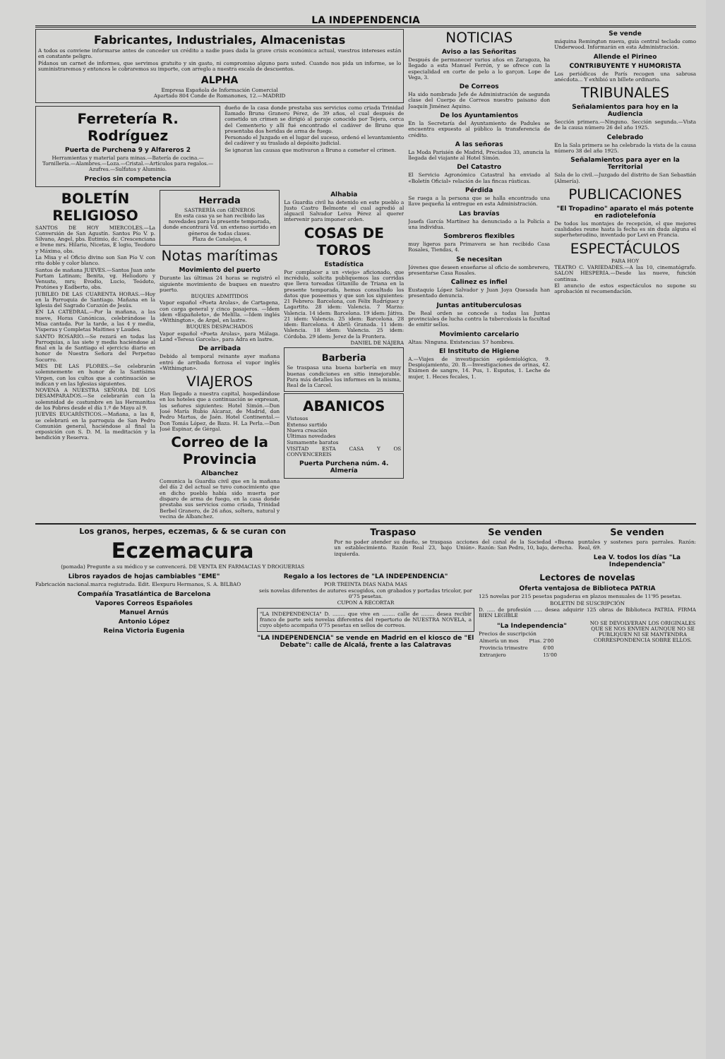LA INDEPENDENCIA
Fabricantes, Industriales, Almacenistas
A todos os conviene informarse antes de conceder un crédito a nadie pues dada la grave crisis económica actual, vuestros intereses están en constante peligro.
Pídanos un carnet de informes, que servimos gratuito y sin gasto, ni compromiso alguno para usted. Cuando nos pida un informe, se lo suministraremos y entonces le cobraremos su importe, con arreglo a nuestra escala de descuentos.
ALPHA
Empresa Española de Información Comercial
Apartado 804 Conde de Romanones, 12.—MADRID
Ferretería R. Rodríguez
Puerta de Purchena 9 y Alfareros 2
Herramientas y material para minas.—Batería de cocina.—Tornillería.—Alambres.—Loza.—Cristal.—Artículos para regalos.—Azufres.—Sulfatos y Aluminio.
Precios sin competencia
dueño de la casa donde prestaba sus servicios como criada Trinidad llamado Bruno Granero Pérez, de 39 años, el cual después de cometido un crimen se dirigió al paraje conocido por Tejera, cerca del Cementerio y allí fué encontrado el cadáver de Bruno que presentaba dos heridas de arma de fuego.
Personado el Juzgado en el lugar del suceso, ordenó el levantamiento del cadáver y su traslado al depósito judicial.
Se ignoran las causas que motivaron a Bruno a cometer el crimen.
BOLETÍN RELIGIOSO
SANTOS DE HOY MIERCOLES.—La Conversión de San Agustín. Santos Pío V. p. Silvano, Angel, pbs. Eutimio, dc. Crescenciana e Irene mrs. Hilario, Nicetas, E logio, Teodoro y Máximo, obs.
La Misa y el Oficio divino son San Pío V. con rito doble y color blanco.
Santos de mañana JUEVES.—Santos Juan ante Portam Latinam; Benita, vg. Heliodoro y Venusto, mrs; Evodio, Lucio, Teódoto, Protónes y Eadberto, obs.
JUBILEO DE LAS CUARENTA HORAS.—Hoy en la Parroquia de Santiago. Mañana en la Iglesia del Sagrado Corazón de Jesús.
EN LA CATEDRAL.—Por la mañana, a las nueve, Horas Canónicas, celebrándose la Misa cantada. Por la tarde, a las 4 y media, Vísperas y Completas Maitines y Laudes.
SANTO ROSARIO.—Se rezará en todas las Parroquias, a las siete y media haciéndose al final en la de Santiago el ejercicio diario en honor de Nuestra Señora del Perpetuo Socorro.
MES DE LAS FLORES.—Se celebrarán solemnemente en honor de la Santísima Virgen, con los cultos que a continuación se indican y en las Iglesias siguientes.
NOVENA A NUESTRA SEÑORA DE LOS DESAMPARADOS.—Se celebrarán con la solemnidad de costumbre en las Hermanitas de los Pobres desde el día 1.º de Mayo al 9.
JUEVES EUCARÍSTICOS.—Mañana, a las 8, se celebrará en la parroquia de San Pedro Comunión general, haciéndose al final la exposición con S. D. M. la meditación y la bendición y Reserva.
Herrada
SASTRERÍA con GÉNEROS
En esta casa ya se han recibido las novedades para la presente temporada, donde encontrará Vd. un extenso surtido en géneros de todas clases.
Plaza de Canalejas, 4
Notas marítimas
Movimiento del puerto
Durante las últimas 24 horas se registró el siguiente movimiento de buques en nuestro puerto.
BUQUES ADMITIDOS
Vapor español «Poeta Arolas», de Cartagena, con carga general y cinco pasajeros. —Idem idem «Españoleto», de Melilla. —Idem inglés «Withington», de Argel, en lastre.
BUQUES DESPACHADOS
Vapor español «Poeta Arolas», para Málaga. Land «Teresa Garcela», para Adra en lastre.
De arribada
Debido al temporal reinante ayer mañana entró de arribada forzosa el vapor inglés «Withimgton».
VIAJEROS
Han llegado a nuestra capital, hospedándose en los hoteles que a continuación se expresan, los señores siguientes: Hotel Simón.—Don José María Rubio Alcaraz, de Madrid, don Pedro Martos, de Jaén. Hotel Continental.—Don Tomás López, de Baza. H. La Perla.—Don José Espinar, de Gérgal.
Correo de la Provincia
Albanchez
Comunica la Guardia civil que en la mañana del día 2 del actual se tuvo conocimiento que en dicho pueblo había sido muerta por disparo de arma de fuego, en la casa donde prestaba sus servicios como criada, Trinidad Berbel Granero, de 26 años, soltera, natural y vecina de Albanchez.
Alhabia
La Guardia civil ha detenido en este pueblo a Justo Castro Belmonte el cual agredió al alguacil Salvador Leiva Pérez al querer intervenir para imponer orden.
COSAS DE TOROS
Estadística
Por complacer a un «viejo» aficionado, que incrédulo, solicita publiquemos las corridas que lleva toreadas Gitanillo de Triana en la presente temporada, hemos consultado los datos que poseemos y que son los siguientes: 21 Febrero: Barcelona, con Félix Rodríguez y Lagartito. 28 idem: Valencia. 7 Marzo: Valencia. 14 idem: Barcelona. 19 idem: Játiva. 21 idem: Valencia. 25 idem: Barcelona. 28 idem: Barcelona. 4 Abril: Granada. 11 idem: Valencia. 18 idem: Valencia. 25 idem: Córdoba. 29 idem: Jerez de la Frontera.
DANIEL DE NÁJERA
Barberia
Se traspasa una buena barbería en muy buenas condiciones en sitio inmejorable. Para más detalles los informes en la misma, Real de la Carcel.
ABANICOS
Vistosos
Extenso surtido
Nueva creación
Ultimas novedades
Sumamente baratos
VISITAD ESTA CASA Y OS CONVENCEREIS
Puerta Purchena núm. 4. Almería
NOTICIAS
Aviso a las Señoritas
Después de permanecer varios años en Zaragoza, ha llegado a esta Manuel Ferrón, y se ofrece con la especialidad en corte de pelo a lo garçon. Lope de Vega, 3.
De Correos
Ha sido nombrado Jefe de Administración de segunda clase del Cuerpo de Correos nuestro paisano don Joaquín Jiménez Aquino.
De los Ayuntamientos
En la Secretaría del Ayuntamiento de Padules se encuentra expuesto al público la transferencia de crédito.
A las señoras
La Moda Parisién de Madrid, Preciados 33, anuncia la llegada del viajante al Hotel Simón.
Del Catastro
El Servicio Agronómico Catastral ha enviado al «Boletín Oficial» relación de las fincas rústicas.
Pérdida
Se ruega a la persona que se halla encontrado una llave pequeña la entregue en esta Administración.
Las bravías
Josefa García Martínez ha denunciado a la Policía a una individua.
Sombreros flexibles
muy ligeros para Primavera se han recibido Casa Rosales, Tiendas, 4.
Se necesitan
Jóvenes que deseen enseñarse al oficio de sombrerero, presentarse Casa Rosales.
Calinez es infiel
Eustaquio López Salvador y Juan Joya Quesada han presentado denuncia.
Juntas antituberculosas
De Real orden se concede a todas las Juntas provinciales de lucha contra la tuberculosis la facultad de emitir sellos.
Movimiento carcelario
Altas: Ninguna. Existencias: 57 hombres.
El Instituto de Higiene
A.—Viajes de investigación epidemiológica, 9. Despiojamiento, 20. B.—Investigaciones de orinas, 42. Exámen de sangre, 14. Pus, 1. Esputos, 1. Leche de mujer, 1. Heces fecales, 1.
Se vende
máquina Remington nueva, guía central teclado como Underwood. Informarán en esta Administración.
Allende el Pirineo
CONTRIBUYENTE Y HUMORISTA
Los periódicos de París recogen una sabrosa anécdota... Y exhibió un billete ordinario.
TRIBUNALES
Señalamientos para hoy en la Audiencia
Sección primera.—Ninguno. Sección segunda.—Vista de la causa número 26 del año 1925.
Celebrado
En la Sala primera se ha celebrado la vista de la causa número 38 del año 1925.
Señalamientos para ayer en la Territorial
Sala de lo civil.—Juzgado del distrito de San Sebastián (Almería).
PUBLICACIONES
"El Tropadino" aparato el más potente en radiotelefonía
De todos los montajes de recepción, el que mejores cualidades reune hasta la fecha es sin duda alguna el superheterodino, inventado por Levi en Francia.
ESPECTÁCULOS
PARA HOY
TEATRO C. VARIEDADES.—A las 10, cinematógrafo. SALON HESPERIA.—Desde las nueve, función continua.
El anuncio de estos espectáculos no supone su aprobación ni recomendación.
Los granos, herpes, eczemas, & & se curan con
Eczemacura
(pomada) Pregunte a su médico y se convencerá. DE VENTA EN FARMACIAS Y DROGUERIAS
Traspaso
Por no poder atender su dueño, se traspasa un establecimiento. Razón Real 23, bajo izquierda.
Se venden
acciones del canal de la Sociedad «Buena Unión». Razón: San Pedro, 10, bajo, derecha.
Se venden
puntales y sostenes para parrales. Razón: Real, 69.
Lea V. todos los días "La Independencia"
Libros rayados de hojas cambiables "EME"
Fabricación nacional.marca registrada. Edit. Elexpuru Hermanos, S. A. BILBAO
Compañía Trasatlántica de Barcelona
Vapores Correos Españoles
Manuel Arnús
Antonio López
Reina Victoria Eugenia
Regalo a los lectores de "LA INDEPENDENCIA"
POR TREINTA DIAS NADA MAS
seis novelas diferentes de autores escogidos, con grabados y portadas tricolor, por 0'75 pesetas.
CUPON A RECORTAR
"LA INDEPENDENCIA" D. ........ que vive en ........ calle de ........ desea recibir franco de porte seis novelas diferentes del repertorio de NUESTRA NOVELA, a cuyo objeto acompaña 0'75 pesetas en sellos de correos.
"LA INDEPENDENCIA" se vende en Madrid en el kiosco de "El Debate": calle de Alcalá, frente a las Calatravas
Lectores de novelas
Oferta ventajosa de Biblioteca PATRIA
125 novelas por 215 pesetas pagaderas en plazos mensuales de 11'95 pesetas.
BOLETIN DE SUSCRIPCIÓN
D. ..... de profesión ..... desea adquirir 125 obras de Biblioteca PATRIA. FIRMA BIEN LEGIBLE
"La Independencia"
Precios de suscripción
| Almería un mes | Ptas. | 2'00 |
| Provincia trimestre | | 6'00 |
| Extranjero | | 15'00 |
NO SE DEVOLVERAN LOS ORIGINALES QUE SE NOS ENVIEN AUNQUE NO SE PUBLIQUEN NI SE MANTENDRA CORRESPONDENCIA SOBRE ELLOS.